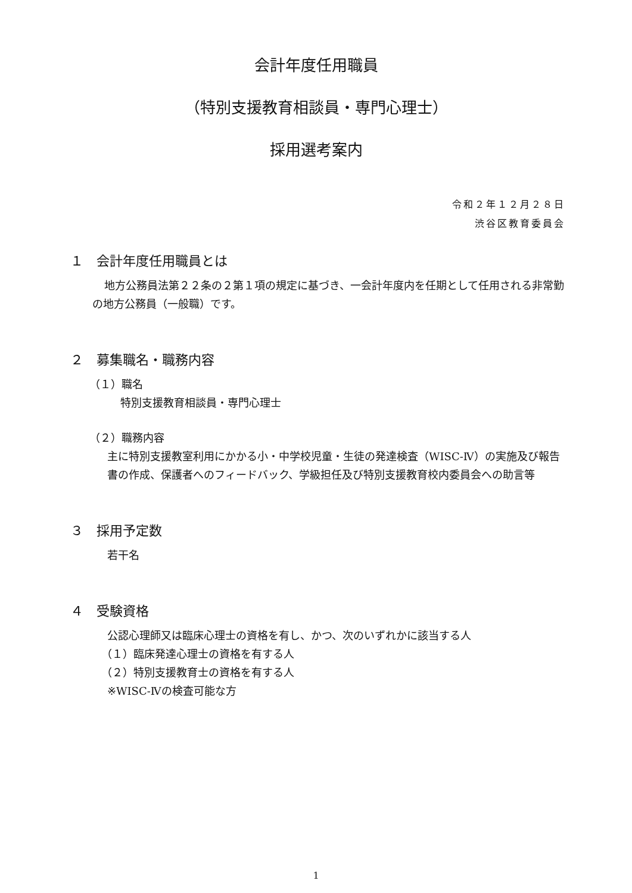会計年度任用職員
（特別支援教育相談員・専門心理士）
採用選考案内
令和２年１２月２８日
渋谷区教育委員会
１　会計年度任用職員とは
地方公務員法第２２条の２第１項の規定に基づき、一会計年度内を任期として任用される非常勤の地方公務員（一般職）です。
２　募集職名・職務内容
（１）職名
特別支援教育相談員・専門心理士
（２）職務内容
主に特別支援教室利用にかかる小・中学校児童・生徒の発達検査（WISC-Ⅳ）の実施及び報告書の作成、保護者へのフィードバック、学級担任及び特別支援教育校内委員会への助言等
３　採用予定数
若干名
４　受験資格
公認心理師又は臨床心理士の資格を有し、かつ、次のいずれかに該当する人
（１）臨床発達心理士の資格を有する人
（２）特別支援教育士の資格を有する人
※WISC-Ⅳの検査可能な方
1